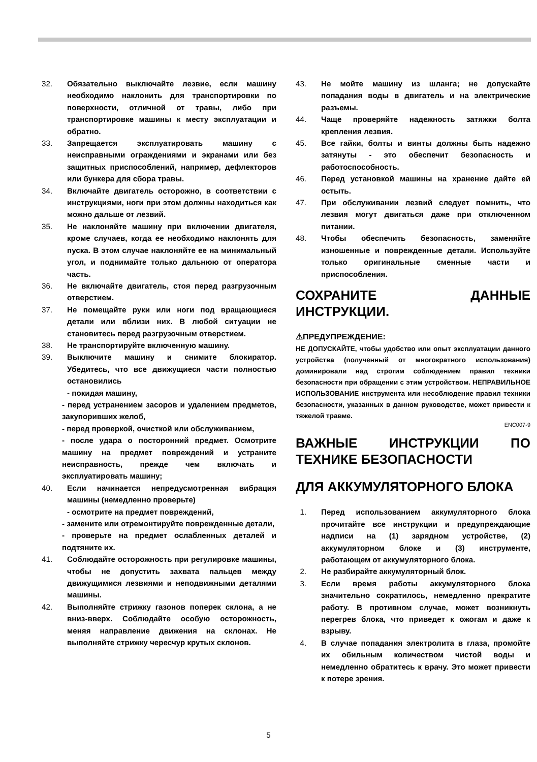32. Обязательно выключайте лезвие, если машину необходимо наклонить для транспортировки по поверхности, отличной от травы, либо при транспортировке машины к месту эксплуатации и обратно.
33. Запрещается эксплуатировать машину с неисправными ограждениями и экранами или без защитных приспособлений, например, дефлекторов или бункера для сбора травы.
34. Включайте двигатель осторожно, в соответствии с инструкциями, ноги при этом должны находиться как можно дальше от лезвий.
35. Не наклоняйте машину при включении двигателя, кроме случаев, когда ее необходимо наклонять для пуска. В этом случае наклоняйте ее на минимальный угол, и поднимайте только дальнюю от оператора часть.
36. Не включайте двигатель, стоя перед разгрузочным отверстием.
37. Не помещайте руки или ноги под вращающиеся детали или вблизи них. В любой ситуации не становитесь перед разгрузочным отверстием.
38. Не транспортируйте включенную машину.
39. Выключите машину и снимите блокиратор. Убедитесь, что все движущиеся части полностью остановились
- покидая машину,
- перед устранением засоров и удалением предметов, закупоривших желоб,
- перед проверкой, очисткой или обслуживанием,
- после удара о посторонний предмет. Осмотрите машину на предмет повреждений и устраните неисправность, прежде чем включать и эксплуатировать машину;
40. Если начинается непредусмотренная вибрация машины (немедленно проверьте)
- осмотрите на предмет повреждений,
- замените или отремонтируйте поврежденные детали,
- проверьте на предмет ослабленных деталей и подтяните их.
41. Соблюдайте осторожность при регулировке машины, чтобы не допустить захвата пальцев между движущимися лезвиями и неподвижными деталями машины.
42. Выполняйте стрижку газонов поперек склона, а не вниз-вверх. Соблюдайте особую осторожность, меняя направление движения на склонах. Не выполняйте стрижку чересчур крутых склонов.
43. Не мойте машину из шланга; не допускайте попадания воды в двигатель и на электрические разъемы.
44. Чаще проверяйте надежность затяжки болта крепления лезвия.
45. Все гайки, болты и винты должны быть надежно затянуты - это обеспечит безопасность и работоспособность.
46. Перед установкой машины на хранение дайте ей остыть.
47. При обслуживании лезвий следует помнить, что лезвия могут двигаться даже при отключенном питании.
48. Чтобы обеспечить безопасность, заменяйте изношенные и поврежденные детали. Используйте только оригинальные сменные части и приспособления.
СОХРАНИТЕ ДАННЫЕ ИНСТРУКЦИИ.
⚠ПРЕДУПРЕЖДЕНИЕ:
НЕ ДОПУСКАЙТЕ, чтобы удобство или опыт эксплуатации данного устройства (полученный от многократного использования) доминировали над строгим соблюдением правил техники безопасности при обращении с этим устройством. НЕПРАВИЛЬНОЕ ИСПОЛЬЗОВАНИЕ инструмента или несоблюдение правил техники безопасности, указанных в данном руководстве, может привести к тяжелой травме.
ENC007-9
ВАЖНЫЕ ИНСТРУКЦИИ ПО ТЕХНИКЕ БЕЗОПАСНОСТИ
ДЛЯ АККУМУЛЯТОРНОГО БЛОКА
1. Перед использованием аккумуляторного блока прочитайте все инструкции и предупреждающие надписи на (1) зарядном устройстве, (2) аккумуляторном блоке и (3) инструменте, работающем от аккумуляторного блока.
2. Не разбирайте аккумуляторный блок.
3. Если время работы аккумуляторного блока значительно сократилось, немедленно прекратите работу. В противном случае, может возникнуть перегрев блока, что приведет к ожогам и даже к взрыву.
4. В случае попадания электролита в глаза, промойте их обильным количеством чистой воды и немедленно обратитесь к врачу. Это может привести к потере зрения.
5